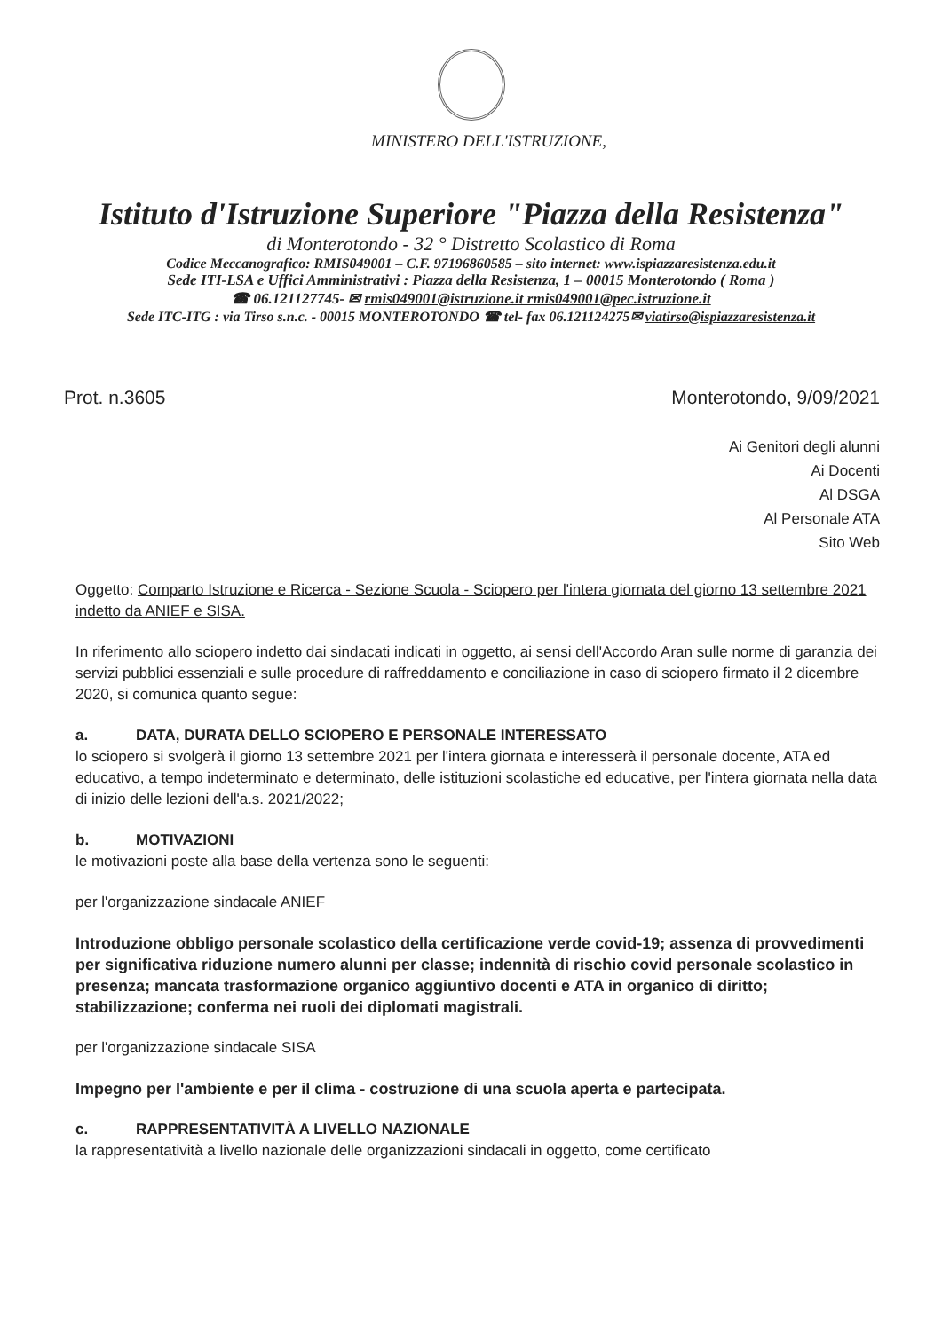MINISTERO DELL'ISTRUZIONE,
Istituto d'Istruzione Superiore "Piazza della Resistenza"
di Monterotondo - 32 ° Distretto Scolastico di Roma
Codice Meccanografico: RMIS049001 – C.F. 97196860585 – sito internet: www.ispiazzaresistenza.edu.it
Sede ITI-LSA e Uffici Amministrativi : Piazza della Resistenza, 1 – 00015 Monterotondo ( Roma )
☎ 06.121127745- ✉ rmis049001@istruzione.it rmis049001@pec.istruzione.it
Sede ITC-ITG : via Tirso s.n.c. - 00015 MONTEROTONDO ☎ tel- fax 06.121124275✉ viatirso@ispiazzaresistenza.it
Prot. n.3605 Monterotondo, 9/09/2021
Ai Genitori degli alunni
Ai Docenti
Al DSGA
Al Personale ATA
Sito Web
Oggetto: Comparto Istruzione e Ricerca - Sezione Scuola - Sciopero per l'intera giornata del giorno 13 settembre 2021 indetto da ANIEF e SISA.
In riferimento allo sciopero indetto dai sindacati indicati in oggetto, ai sensi dell'Accordo Aran sulle norme di garanzia dei servizi pubblici essenziali e sulle procedure di raffreddamento e conciliazione in caso di sciopero firmato il 2 dicembre 2020, si comunica quanto segue:
a. DATA, DURATA DELLO SCIOPERO E PERSONALE INTERESSATO
lo sciopero si svolgerà il giorno 13 settembre 2021 per l'intera giornata e interesserà il personale docente, ATA ed educativo, a tempo indeterminato e determinato, delle istituzioni scolastiche ed educative, per l'intera giornata nella data di inizio delle lezioni dell'a.s. 2021/2022;
b. MOTIVAZIONI
le motivazioni poste alla base della vertenza sono le seguenti:
per l'organizzazione sindacale ANIEF
Introduzione obbligo personale scolastico della certificazione verde covid-19; assenza di provvedimenti per significativa riduzione numero alunni per classe; indennità di rischio covid personale scolastico in presenza; mancata trasformazione organico aggiuntivo docenti e ATA in organico di diritto; stabilizzazione; conferma nei ruoli dei diplomati magistrali.
per l'organizzazione sindacale SISA
Impegno per l'ambiente e per il clima - costruzione di una scuola aperta e partecipata.
c. RAPPRESENTATIVITÀ A LIVELLO NAZIONALE
la rappresentatività a livello nazionale delle organizzazioni sindacali in oggetto, come certificato